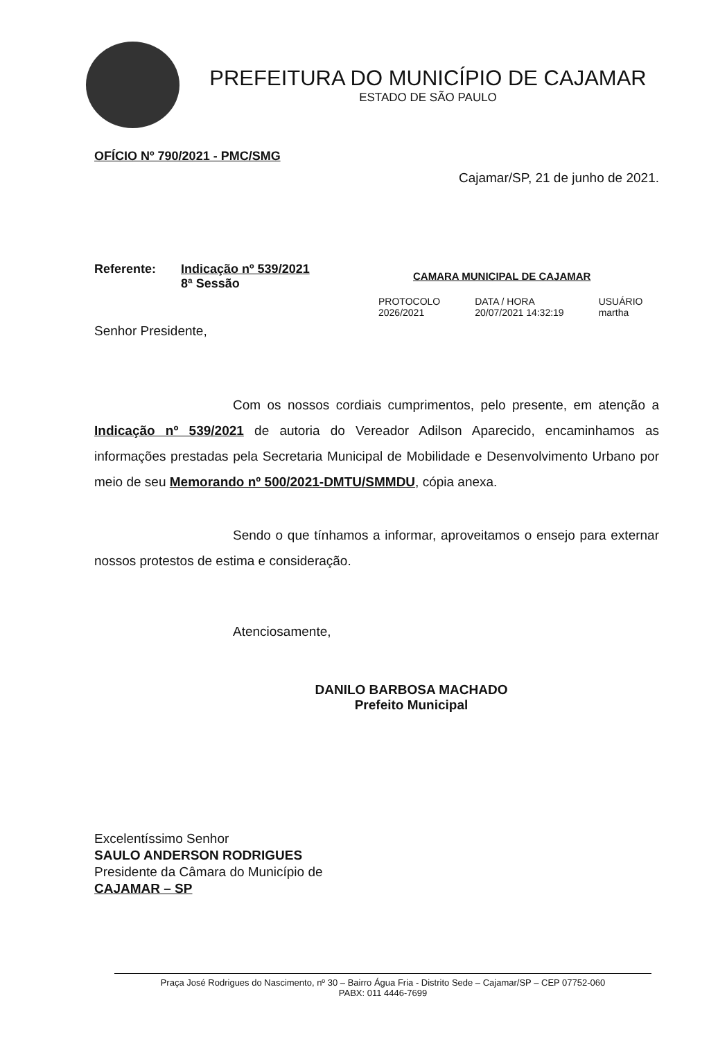PREFEITURA DO MUNICÍPIO DE CAJAMAR
ESTADO DE SÃO PAULO
OFÍCIO Nº 790/2021 - PMC/SMG
Cajamar/SP, 21 de junho de 2021.
Referente: Indicação nº 539/2021
8ª Sessão
CAMARA MUNICIPAL DE CAJAMAR
PROTOCOLO
2026/2021
DATA / HORA
20/07/2021 14:32:19
USUÁRIO
martha
Senhor Presidente,
Com os nossos cordiais cumprimentos, pelo presente, em atenção a Indicação nº 539/2021 de autoria do Vereador Adilson Aparecido, encaminhamos as informações prestadas pela Secretaria Municipal de Mobilidade e Desenvolvimento Urbano por meio de seu Memorando nº 500/2021-DMTU/SMMDU, cópia anexa.
Sendo o que tínhamos a informar, aproveitamos o ensejo para externar nossos protestos de estima e consideração.
Atenciosamente,
DANILO BARBOSA MACHADO
Prefeito Municipal
Excelentíssimo Senhor
SAULO ANDERSON RODRIGUES
Presidente da Câmara do Município de
CAJAMAR – SP
Praça José Rodrigues do Nascimento, nº 30 – Bairro Água Fria - Distrito Sede – Cajamar/SP – CEP 07752-060
PABX: 011 4446-7699